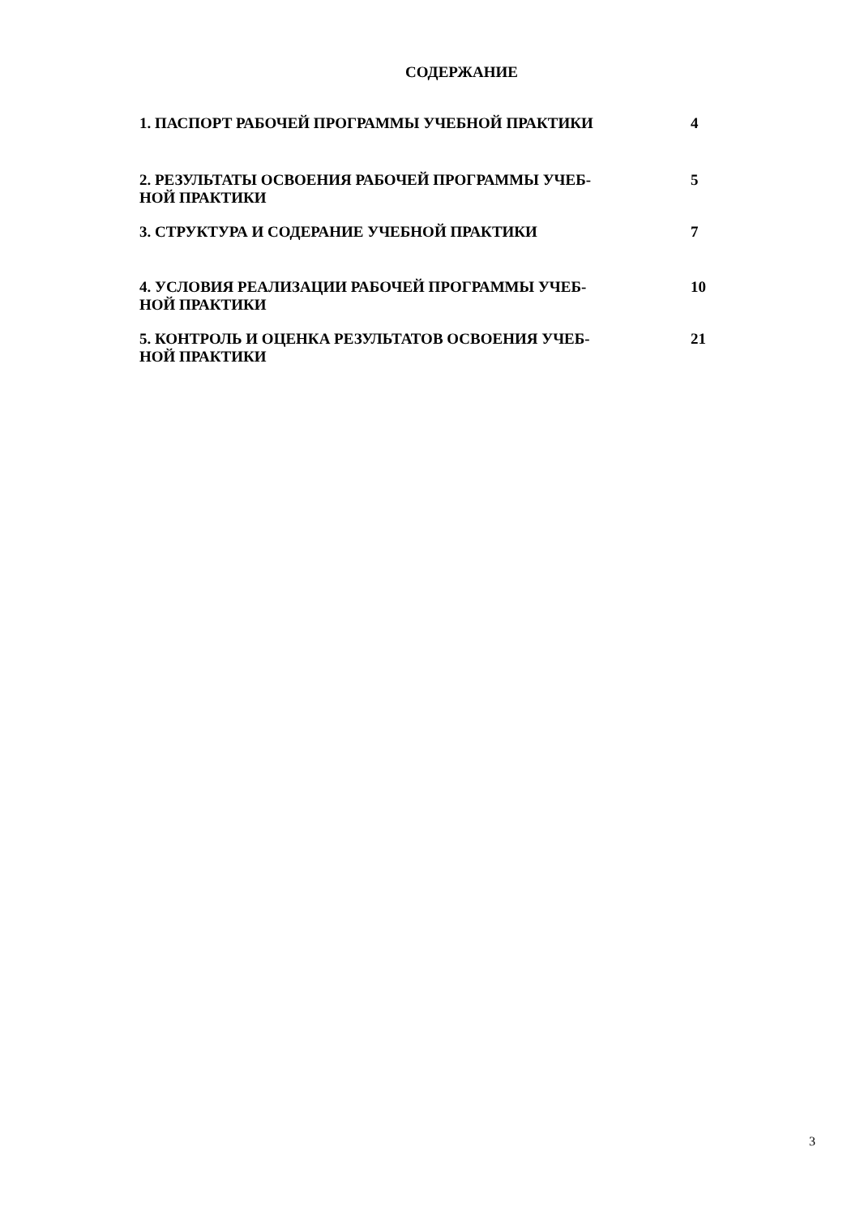СОДЕРЖАНИЕ
| 1. ПАСПОРТ РАБОЧЕЙ ПРОГРАММЫ УЧЕБНОЙ ПРАКТИКИ | 4 |
| 2. РЕЗУЛЬТАТЫ ОСВОЕНИЯ РАБОЧЕЙ ПРОГРАММЫ УЧЕБ- НОЙ ПРАКТИКИ | 5 |
| 3. СТРУКТУРА И СОДЕРАНИЕ УЧЕБНОЙ ПРАКТИКИ | 7 |
| 4. УСЛОВИЯ РЕАЛИЗАЦИИ РАБОЧЕЙ ПРОГРАММЫ УЧЕБ- НОЙ ПРАКТИКИ | 10 |
| 5. КОНТРОЛЬ И ОЦЕНКА РЕЗУЛЬТАТОВ ОСВОЕНИЯ УЧЕБ- НОЙ ПРАКТИКИ | 21 |
3